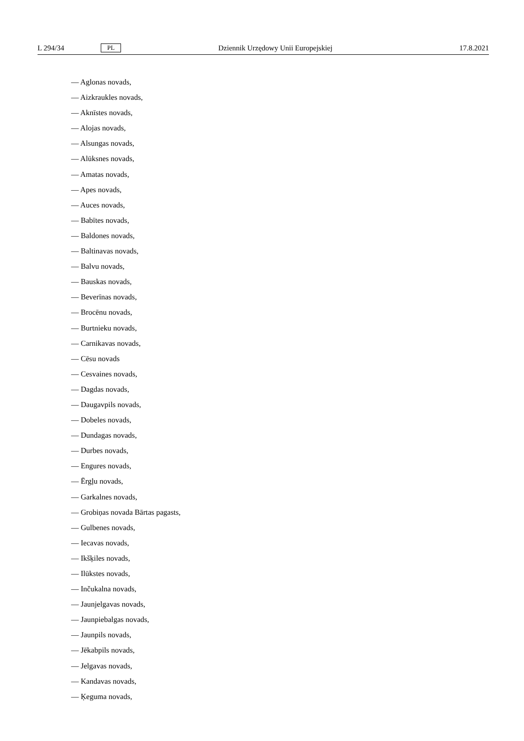L 294/34 PL Dziennik Urzędowy Unii Europejskiej 17.8.2021
— Aglonas novads,
— Aizkraukles novads,
— Aknīstes novads,
— Alojas novads,
— Alsungas novads,
— Alūksnes novads,
— Amatas novads,
— Apes novads,
— Auces novads,
— Babītes novads,
— Baldones novads,
— Baltinavas novads,
— Balvu novads,
— Bauskas novads,
— Beverīnas novads,
— Brocēnu novads,
— Burtnieku novads,
— Carnikavas novads,
— Cēsu novads
— Cesvaines novads,
— Dagdas novads,
— Daugavpils novads,
— Dobeles novads,
— Dundagas novads,
— Durbes novads,
— Engures novads,
— Ērgļu novads,
— Garkalnes novads,
— Grobiņas novada Bārtas pagasts,
— Gulbenes novads,
— Iecavas novads,
— Ikšķiles novads,
— Ilūkstes novads,
— Inčukalna novads,
— Jaunjelgavas novads,
— Jaunpiebalgas novads,
— Jaunpils novads,
— Jēkabpils novads,
— Jelgavas novads,
— Kandavas novads,
— Ķeguma novads,